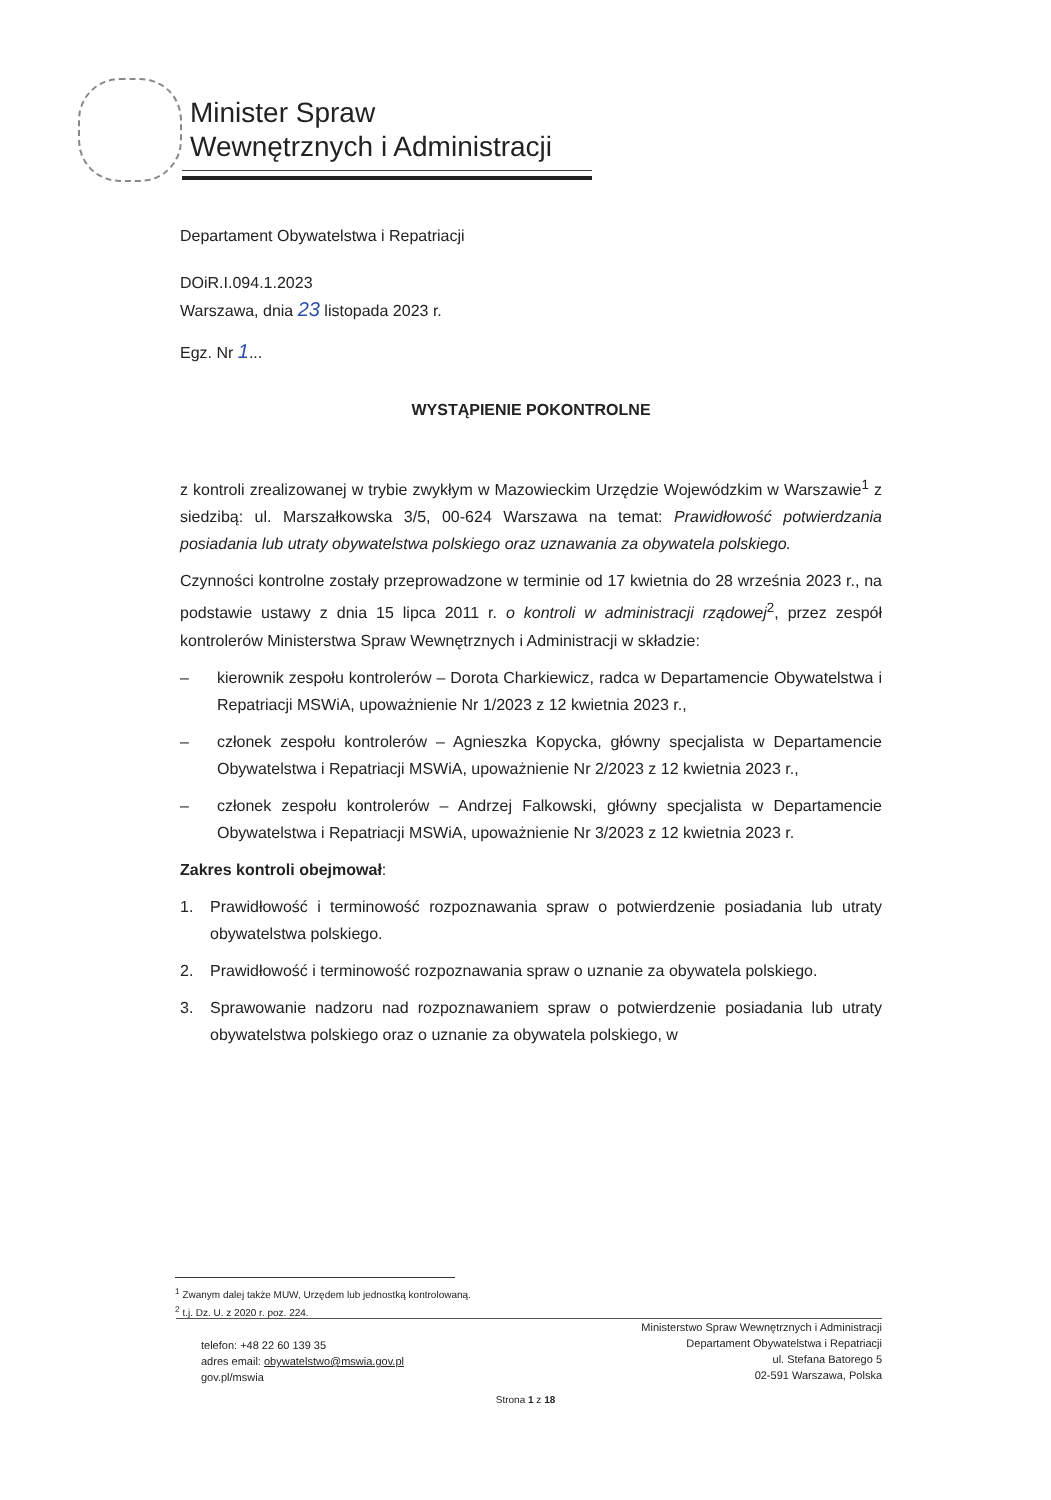Minister Spraw
Wewnętrznych i Administracji
Departament Obywatelstwa i Repatriacji
DOiR.I.094.1.2023
Warszawa, dnia 23 listopada 2023 r.
Egz. Nr 1...
WYSTĄPIENIE POKONTROLNE
z kontroli zrealizowanej w trybie zwykłym w Mazowieckim Urzędzie Wojewódzkim w Warszawie<sup>1</sup> z siedzibą: ul. Marszałkowska 3/5, 00-624 Warszawa na temat: Prawidłowość potwierdzania posiadania lub utraty obywatelstwa polskiego oraz uznawania za obywatela polskiego.
Czynności kontrolne zostały przeprowadzone w terminie od 17 kwietnia do 28 września 2023 r., na podstawie ustawy z dnia 15 lipca 2011 r. o kontroli w administracji rządowej<sup>2</sup>, przez zespół kontrolerów Ministerstwa Spraw Wewnętrznych i Administracji w składzie:
– kierownik zespołu kontrolerów – Dorota Charkiewicz, radca w Departamencie Obywatelstwa i Repatriacji MSWiA, upoważnienie Nr 1/2023 z 12 kwietnia 2023 r.,
– członek zespołu kontrolerów – Agnieszka Kopycka, główny specjalista w Departamencie Obywatelstwa i Repatriacji MSWiA, upoważnienie Nr 2/2023 z 12 kwietnia 2023 r.,
– członek zespołu kontrolerów – Andrzej Falkowski, główny specjalista w Departamencie Obywatelstwa i Repatriacji MSWiA, upoważnienie Nr 3/2023 z 12 kwietnia 2023 r.
Zakres kontroli obejmował:
1. Prawidłowość i terminowość rozpoznawania spraw o potwierdzenie posiadania lub utraty obywatelstwa polskiego.
2. Prawidłowość i terminowość rozpoznawania spraw o uznanie za obywatela polskiego.
3. Sprawowanie nadzoru nad rozpoznawaniem spraw o potwierdzenie posiadania lub utraty obywatelstwa polskiego oraz o uznanie za obywatela polskiego, w
<sup>1</sup> Zwanym dalej także MUW, Urzędem lub jednostką kontrolowaną.
<sup>2</sup> t.j. Dz. U. z 2020 r. poz. 224.
telefon: +48 22 60 139 35
adres email: obywatelstwo@mswia.gov.pl
gov.pl/mswia
Ministerstwo Spraw Wewnętrznych i Administracji
Departament Obywatelstwa i Repatriacji
ul. Stefana Batorego 5
02-591 Warszawa, Polska
Strona 1 z 18